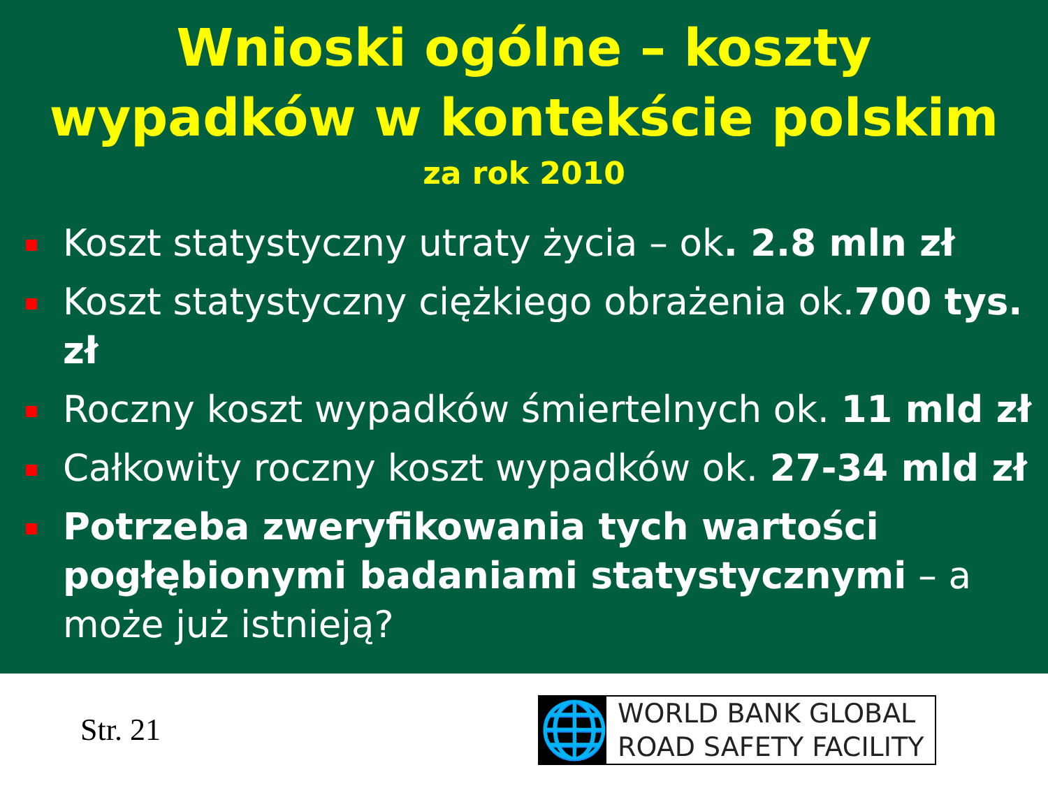Wnioski ogólne – koszty
wypadków w kontekście polskim
za rok 2010
Koszt statystyczny utraty życia – ok. 2.8 mln zł
Koszt statystyczny ciężkiego obrażenia ok.700 tys. zł
Roczny koszt wypadków śmiertelnych ok. 11 mld zł
Całkowity roczny koszt wypadków ok. 27-34 mld zł
Potrzeba zweryfikowania tych wartości pogłębionymi badaniami statystycznymi – a może już istnieją?
Str. 21
🌐
WORLD BANK GLOBAL
ROAD SAFETY FACILITY